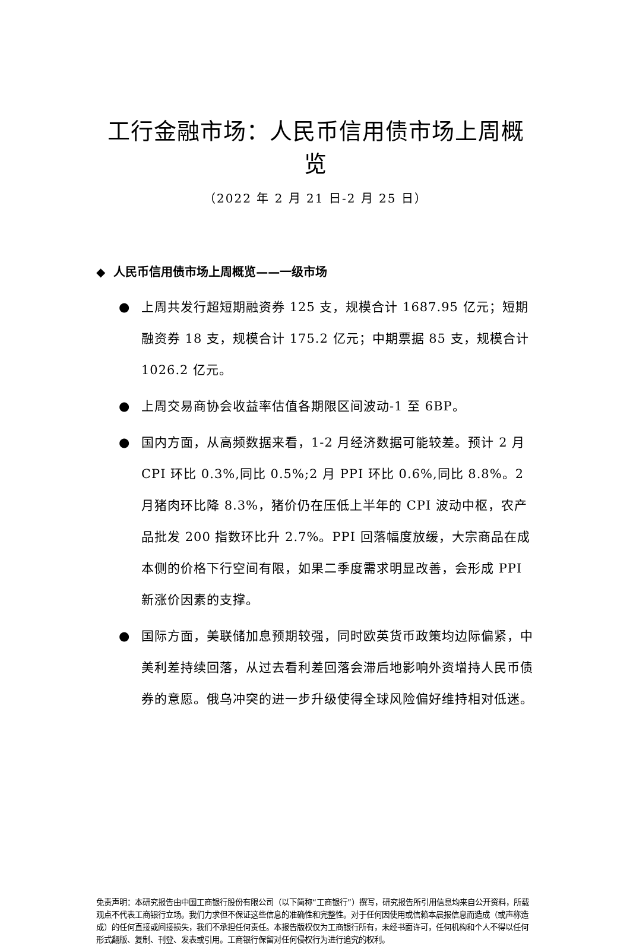工行金融市场：人民币信用债市场上周概览
（2022 年 2 月 21 日-2 月 25 日）
◆ 人民币信用债市场上周概览——一级市场
● 上周共发行超短期融资券 125 支，规模合计 1687.95 亿元；短期融资券 18 支，规模合计 175.2 亿元；中期票据 85 支，规模合计 1026.2 亿元。
● 上周交易商协会收益率估值各期限区间波动-1 至 6BP。
● 国内方面，从高频数据来看，1-2 月经济数据可能较差。预计 2 月 CPI 环比 0.3%,同比 0.5%;2 月 PPI 环比 0.6%,同比 8.8%。2 月猪肉环比降 8.3%，猪价仍在压低上半年的 CPI 波动中枢，农产品批发 200 指数环比升 2.7%。PPI 回落幅度放缓，大宗商品在成本侧的价格下行空间有限，如果二季度需求明显改善，会形成 PPI 新涨价因素的支撑。
● 国际方面，美联储加息预期较强，同时欧英货币政策均边际偏紧，中美利差持续回落，从过去看利差回落会滞后地影响外资增持人民币债券的意愿。俄乌冲突的进一步升级使得全球风险偏好维持相对低迷。
免责声明：本研究报告由中国工商银行股份有限公司（以下简称“工商银行”）撰写，研究报告所引用信息均来自公开资料，所载观点不代表工商银行立场。我们力求但不保证这些信息的准确性和完整性。对于任何因使用或信赖本晨报信息而造成（或声称造成）的任何直接或间接损失，我们不承担任何责任。本报告版权仅为工商银行所有，未经书面许可，任何机构和个人不得以任何形式翻版、复制、刊登、发表或引用。工商银行保留对任何侵权行为进行追究的权利。